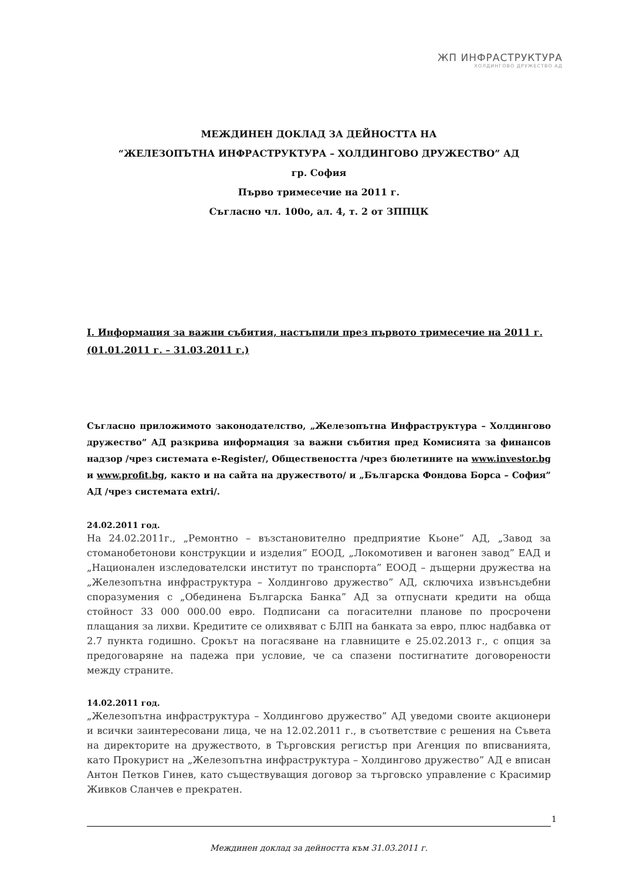ЖП ИНФРАСТРУКТУРА
ХОЛДИНГОВО ДРУЖЕСТВО АД
МЕЖДИНЕН ДОКЛАД ЗА ДЕЙНОСТТА НА
“ЖЕЛЕЗОПЪТНА ИНФРАСТРУКТУРА – ХОЛДИНГОВО ДРУЖЕСТВО” АД
гр. София
Първо тримесечие на 2011 г.
Съгласно чл. 100о, ал. 4, т. 2 от ЗППЦК
I. Информация за важни събития, настъпили през първото тримесечие на 2011 г. (01.01.2011 г. – 31.03.2011 г.)
Съгласно приложимото законодателство, „Железопътна Инфраструктура – Холдингово дружество” АД разкрива информация за важни събития пред Комисията за финансов надзор /чрез системата e-Register/, Обществеността /чрез бюлетините на www.investor.bg и www.profit.bg, както и на сайта на дружеството/ и „Българска Фондова Борса – София” АД /чрез системата extri/.
24.02.2011 год.
На 24.02.2011г., „Ремонтно – възстановително предприятие Кьоне” АД, „Завод за стоманобетонови конструкции и изделия” ЕООД, „Локомотивен и вагонен завод” ЕАД и „Национален изследователски институт по транспорта” ЕООД – дъщерни дружества на „Железопътна инфраструктура – Холдингово дружество” АД, сключиха извънсъдебни споразумения с „Обединена Българска Банка” АД за отпуснати кредити на обща стойност 33 000 000.00 евро. Подписани са погасителни планове по просрочени плащания за лихви. Кредитите се олихвяват с БЛП на банката за евро, плюс надбавка от 2.7 пункта годишно. Срокът на погасяване на главниците е 25.02.2013 г., с опция за предоговаряне на падежа при условие, че са спазени постигнатите договорености между страните.
14.02.2011 год.
„Железопътна инфраструктура – Холдингово дружество” АД уведоми своите акционери и всички заинтересовани лица, че на 12.02.2011 г., в съответствие с решения на Съвета на директорите на дружеството, в Търговския регистър при Агенция по вписванията, като Прокурист на „Железопътна инфраструктура – Холдингово дружество” АД е вписан Антон Петков Гинев, като съществуващия договор за търговско управление с Красимир Живков Сланчев е прекратен.
1
Междинен доклад за дейността към 31.03.2011 г.